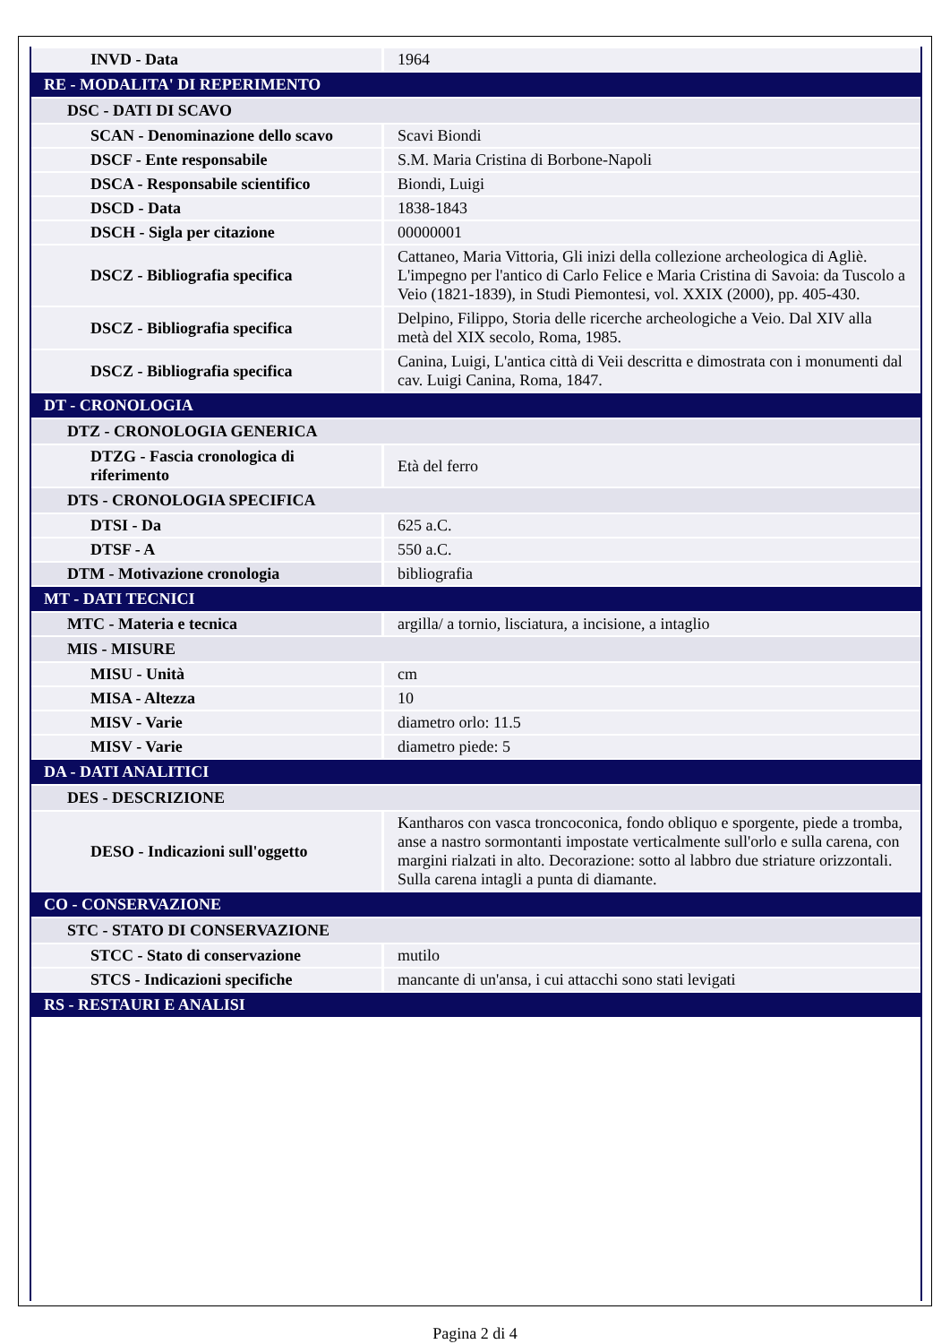| INVD - Data | 1964 |
| RE - MODALITA' DI REPERIMENTO | |
| DSC - DATI DI SCAVO | |
| SCAN - Denominazione dello scavo | Scavi Biondi |
| DSCF - Ente responsabile | S.M. Maria Cristina di Borbone-Napoli |
| DSCA - Responsabile scientifico | Biondi, Luigi |
| DSCD - Data | 1838-1843 |
| DSCH - Sigla per citazione | 00000001 |
| DSCZ - Bibliografia specifica | Cattaneo, Maria Vittoria, Gli inizi della collezione archeologica di Agliè. L'impegno per l'antico di Carlo Felice e Maria Cristina di Savoia: da Tuscolo a Veio (1821-1839), in Studi Piemontesi, vol. XXIX (2000), pp. 405-430. |
| DSCZ - Bibliografia specifica | Delpino, Filippo, Storia delle ricerche archeologiche a Veio. Dal XIV alla metà del XIX secolo, Roma, 1985. |
| DSCZ - Bibliografia specifica | Canina, Luigi, L'antica città di Veii descritta e dimostrata con i monumenti dal cav. Luigi Canina, Roma, 1847. |
| DT - CRONOLOGIA | |
| DTZ - CRONOLOGIA GENERICA | |
| DTZG - Fascia cronologica di riferimento | Età del ferro |
| DTS - CRONOLOGIA SPECIFICA | |
| DTSI - Da | 625 a.C. |
| DTSF - A | 550 a.C. |
| DTM - Motivazione cronologia | bibliografia |
| MT - DATI TECNICI | |
| MTC - Materia e tecnica | argilla/ a tornio, lisciatura, a incisione, a intaglio |
| MIS - MISURE | |
| MISU - Unità | cm |
| MISA - Altezza | 10 |
| MISV - Varie | diametro orlo: 11.5 |
| MISV - Varie | diametro piede: 5 |
| DA - DATI ANALITICI | |
| DES - DESCRIZIONE | |
| DESO - Indicazioni sull'oggetto | Kantharos con vasca troncoconica, fondo obliquo e sporgente, piede a tromba, anse a nastro sormontanti impostate verticalmente sull'orlo e sulla carena, con margini rialzati in alto. Decorazione: sotto al labbro due striature orizzontali. Sulla carena intagli a punta di diamante. |
| CO - CONSERVAZIONE | |
| STC - STATO DI CONSERVAZIONE | |
| STCC - Stato di conservazione | mutilo |
| STCS - Indicazioni specifiche | mancante di un'ansa, i cui attacchi sono stati levigati |
| RS - RESTAURI E ANALISI | |
Pagina 2 di 4